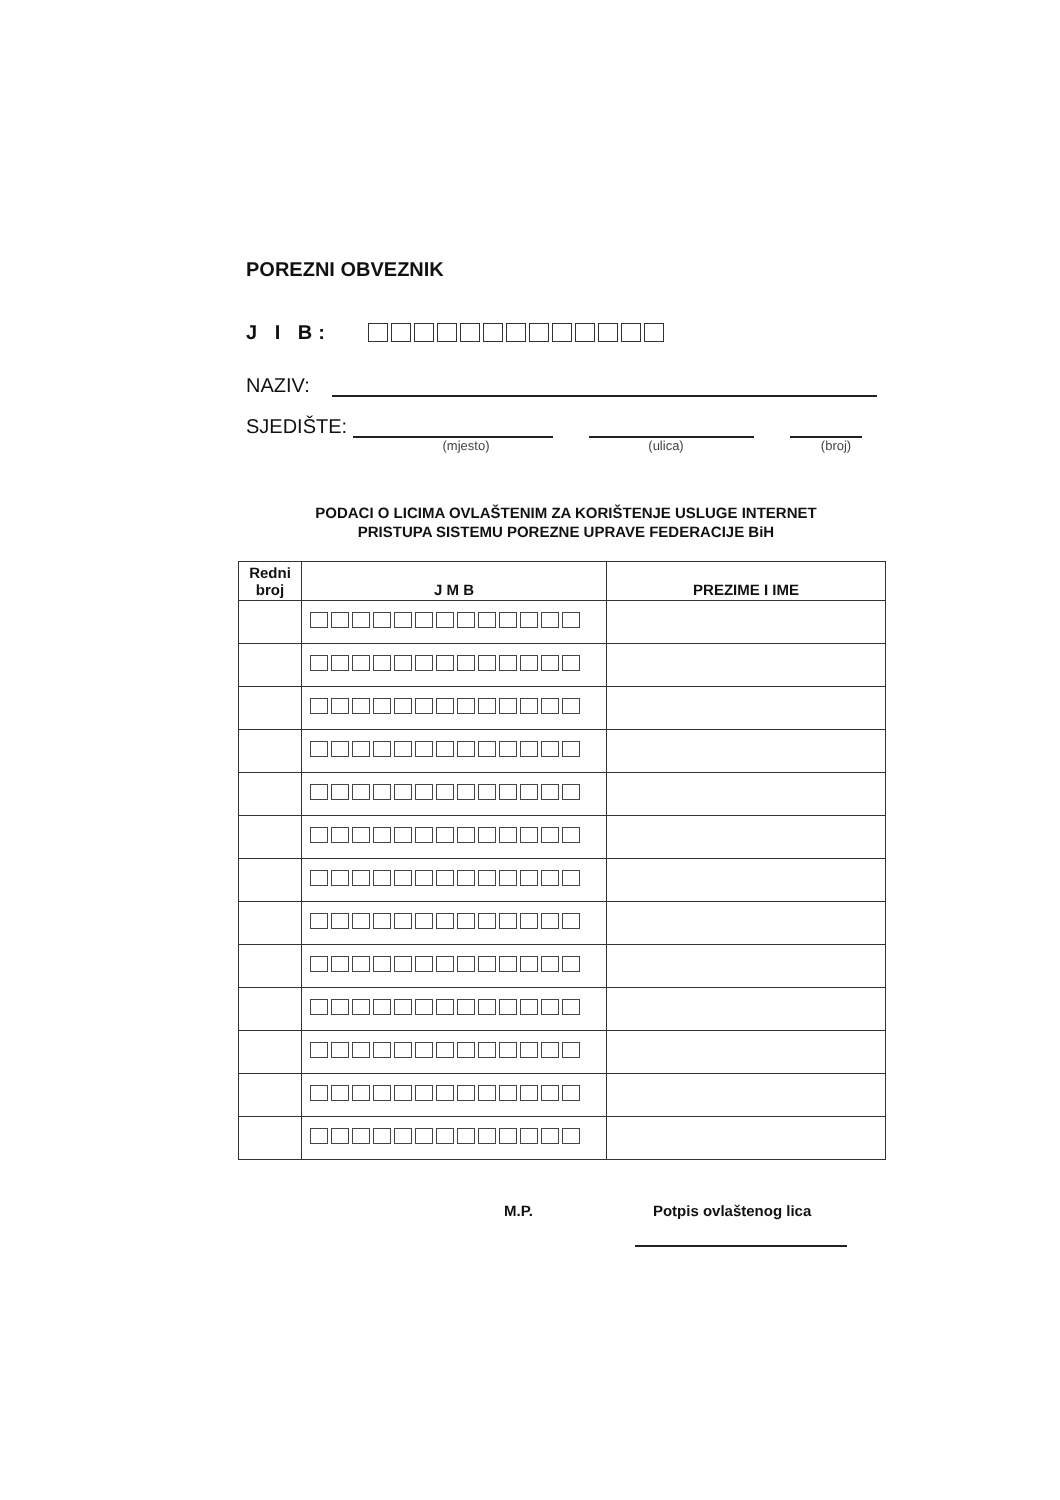POREZNI OBVEZNIK
J I B:
NAZIV:
SJEDIŠTE:
(mjesto) (ulica) (broj)
PODACI O LICIMA OVLAŠTENIM ZA KORIŠTENJE USLUGE INTERNET
PRISTUPA SISTEMU POREZNE UPRAVE FEDERACIJE BiH
| Redni broj | J M B | PREZIME I IME |
| --- | --- | --- |
M.P. Potpis ovlaštenog lica